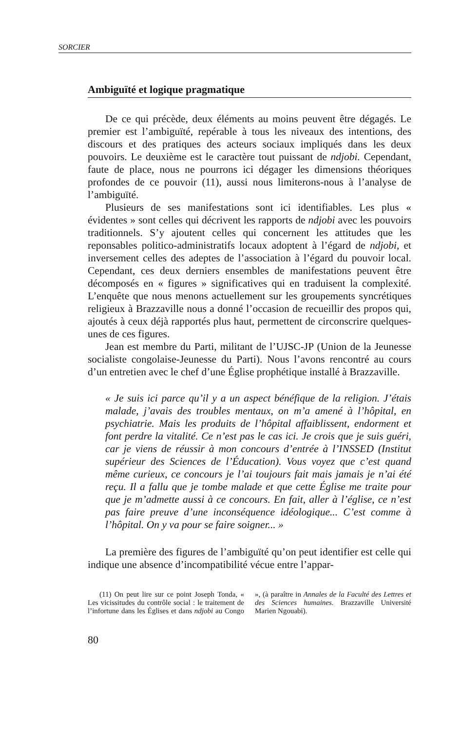SORCIER
Ambiguïté et logique pragmatique
De ce qui précède, deux éléments au moins peuvent être dégagés. Le premier est l’ambiguïté, repérable à tous les niveaux des intentions, des discours et des pratiques des acteurs sociaux impliqués dans les deux pouvoirs. Le deuxième est le caractère tout puissant de ndjobi. Cependant, faute de place, nous ne pourrons ici dégager les dimensions théoriques profondes de ce pouvoir (11), aussi nous limiterons-nous à l’analyse de l’ambiguïté.
Plusieurs de ses manifestations sont ici identifiables. Les plus « évidentes » sont celles qui décrivent les rapports de ndjobi avec les pouvoirs traditionnels. S’y ajoutent celles qui concernent les attitudes que les reponsables politico-administratifs locaux adoptent à l’égard de ndjobi, et inversement celles des adeptes de l’association à l’égard du pouvoir local. Cependant, ces deux derniers ensembles de manifestations peuvent être décomposés en « figures » significatives qui en traduisent la complexité. L’enquête que nous menons actuellement sur les groupements syncrétiques religieux à Brazzaville nous a donné l’occasion de recueillir des propos qui, ajoutés à ceux déjà rapportés plus haut, permettent de circonscrire quelques-unes de ces figures.
Jean est membre du Parti, militant de l’UJSC-JP (Union de la Jeunesse socialiste congolaise-Jeunesse du Parti). Nous l’avons rencontré au cours d’un entretien avec le chef d’une Église prophétique installé à Brazzaville.
« Je suis ici parce qu’il y a un aspect bénéfique de la religion. J’étais malade, j’avais des troubles mentaux, on m’a amené à l’hôpital, en psychiatrie. Mais les produits de l’hôpital affaiblissent, endorment et font perdre la vitalité. Ce n’est pas le cas ici. Je crois que je suis guéri, car je viens de réussir à mon concours d’entrée à l’INSSED (Institut supérieur des Sciences de l’Éducation). Vous voyez que c’est quand même curieux, ce concours je l’ai toujours fait mais jamais je n’ai été reçu. Il a fallu que je tombe malade et que cette Église me traite pour que je m’admette aussi à ce concours. En fait, aller à l’église, ce n’est pas faire preuve d’une inconséquence idéologique... C’est comme à l’hôpital. On y va pour se faire soigner... »
La première des figures de l’ambiguïté qu’on peut identifier est celle qui indique une absence d’incompatibilité vécue entre l’appar-
(11) On peut lire sur ce point Joseph Tonda, « Les vicissitudes du contrôle social : le traitement de l’infortune dans les Églises et dans ndjobi au Congo », (à paraître in Annales de la Faculté des Lettres et des Sciences humaines. Brazzaville Université Marien Ngouabi).
80